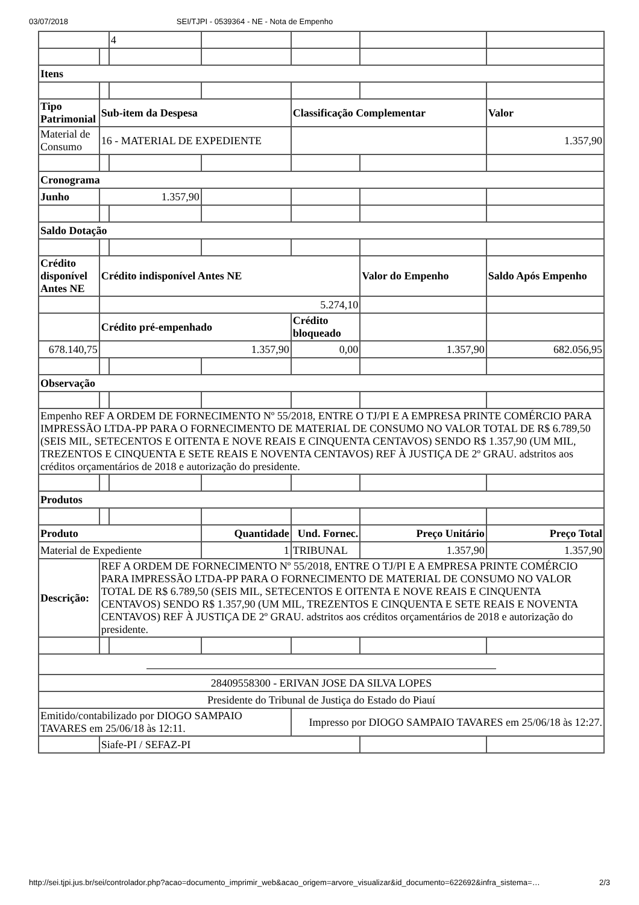03/07/2018 SEI/TJPI - 0539364 - NE - Nota de Empenho
| | | 4 | | | | |
| Itens | | | | | | |
| Tipo Patrimonial | Sub-item da Despesa | | | Classificação Complementar | | Valor |
| Material de Consumo | 16 - MATERIAL DE EXPEDIENTE | | | | | 1.357,90 |
| Cronograma | | | | | | |
| Junho | 1.357,90 | | | | | |
| Saldo Dotação | | | | | | |
| Crédito disponível Antes NE | Crédito indisponível Antes NE | | | | Valor do Empenho | Saldo Após Empenho |
| | 5.274,10 | | | | | |
| | Crédito pré-empenhado | | | Crédito bloqueado | | |
| 678.140,75 | 1.357,90 | | | 0,00 | 1.357,90 | 682.056,95 |
| Observação | | | | | | |
| Empenho REF A ORDEM DE FORNECIMENTO Nº 55/2018, ENTRE O TJ/PI E A EMPRESA PRINTE COMÉRCIO PARA IMPRESSÃO LTDA-PP PARA O FORNECIMENTO DE MATERIAL DE CONSUMO NO VALOR TOTAL DE R$ 6.789,50 (SEIS MIL, SETECENTOS E OITENTA E NOVE REAIS E CINQUENTA CENTAVOS) SENDO R$ 1.357,90 (UM MIL, TREZENTOS E CINQUENTA E SETE REAIS E NOVENTA CENTAVOS) REF À JUSTIÇA DE 2º GRAU. adstritos aos créditos orçamentários de 2018 e autorização do presidente. | | | | | | |
| Produtos | | | | | | |
| Produto | | | Quantidade | Und. Fornec. | Preço Unitário | Preço Total |
| Material de Expediente | | | 1 | TRIBUNAL | 1.357,90 | 1.357,90 |
| Descrição: | REF A ORDEM DE FORNECIMENTO Nº 55/2018, ENTRE O TJ/PI E A EMPRESA PRINTE COMÉRCIO PARA IMPRESSÃO LTDA-PP PARA O FORNECIMENTO DE MATERIAL DE CONSUMO NO VALOR TOTAL DE R$ 6.789,50 (SEIS MIL, SETECENTOS E OITENTA E NOVE REAIS E CINQUENTA CENTAVOS) SENDO R$ 1.357,90 (UM MIL, TREZENTOS E CINQUENTA E SETE REAIS E NOVENTA CENTAVOS) REF À JUSTIÇA DE 2º GRAU. adstritos aos créditos orçamentários de 2018 e autorização do presidente. | | | | | |
| 28409558300 - ERIVAN JOSE DA SILVA LOPES | | | | | | |
| Presidente do Tribunal de Justiça do Estado do Piauí | | | | | | |
| Emitido/contabilizado por DIOGO SAMPAIO TAVARES em 25/06/18 às 12:11. | | | | Impresso por DIOGO SAMPAIO TAVARES em 25/06/18 às 12:27. | | |
| | Siafe-PI / SEFAZ-PI | | | | | |
http://sei.tjpi.jus.br/sei/controlador.php?acao=documento_imprimir_web&acao_origem=arvore_visualizar&id_documento=622692&infra_sistema=… 2/3